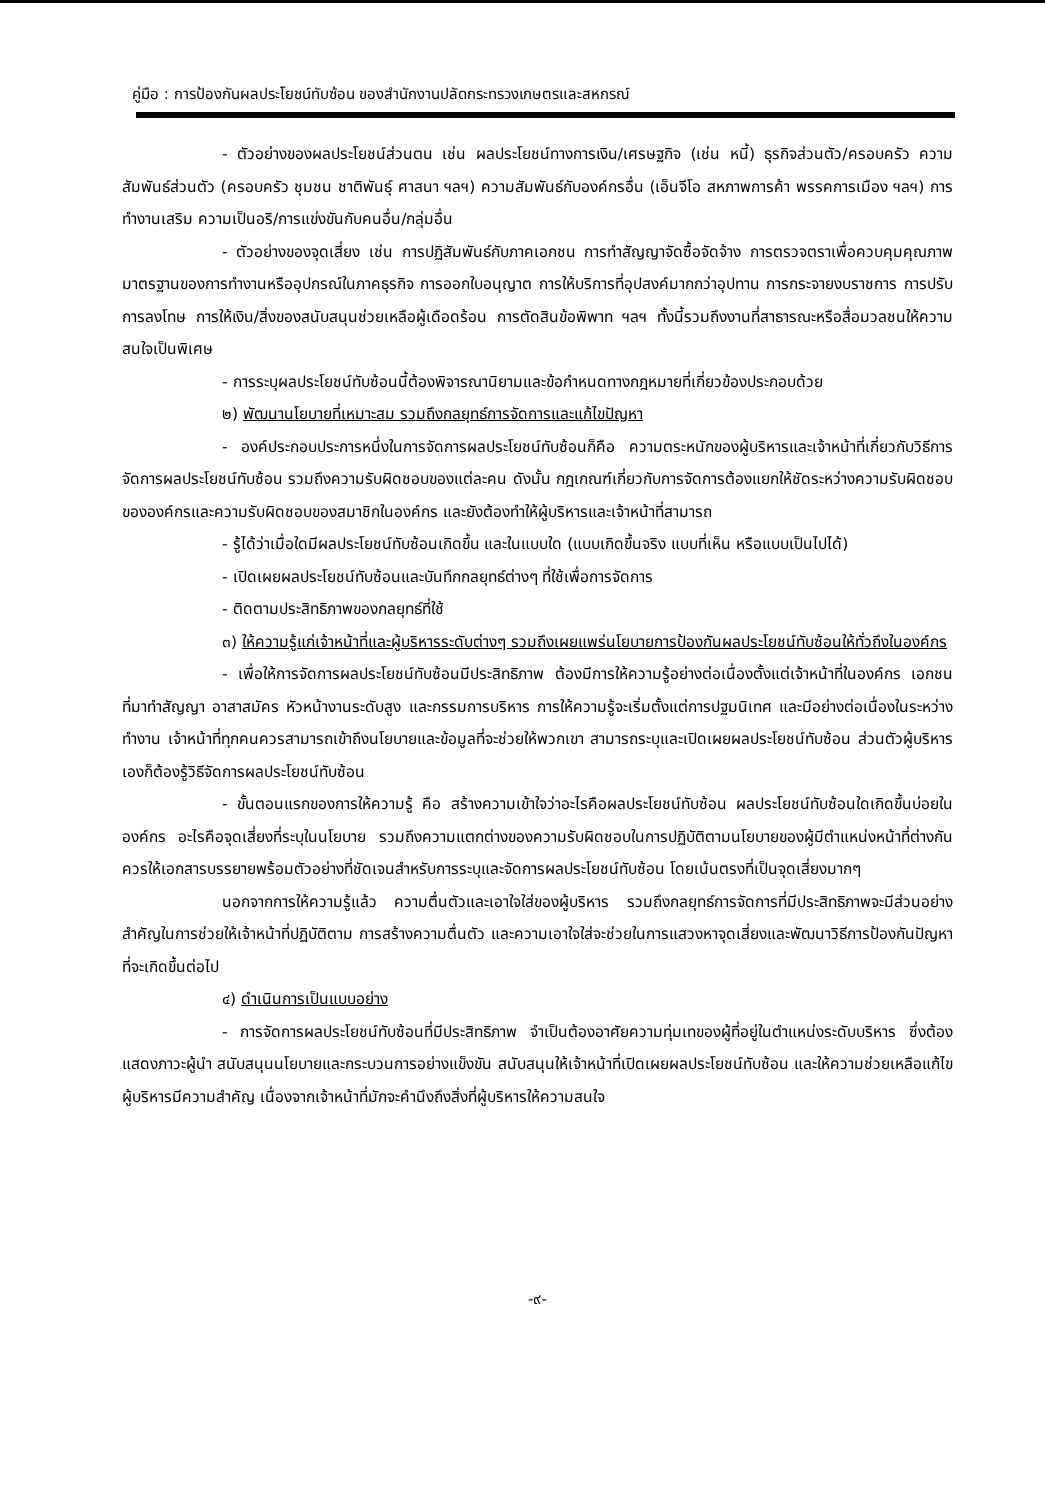คู่มือ : การป้องกันผลประโยชน์ทับซ้อน ของสำนักงานปลัดกระทรวงเกษตรและสหกรณ์
- ตัวอย่างของผลประโยชน์ส่วนตน เช่น ผลประโยชน์ทางการเงิน/เศรษฐกิจ (เช่น หนี้) ธุรกิจส่วนตัว/ครอบครัว ความสัมพันธ์ส่วนตัว (ครอบครัว ชุมชน ชาติพันธุ์ ศาสนา ฯลฯ) ความสัมพันธ์กับองค์กรอื่น (เอ็นจีโอ สหภาพการค้า พรรคการเมือง ฯลฯ) การทำงานเสริม ความเป็นอริ/การแข่งขันกับคนอื่น/กลุ่มอื่น
- ตัวอย่างของจุดเสี่ยง เช่น การปฏิสัมพันธ์กับภาคเอกชน การทำสัญญาจัดซื้อจัดจ้าง การตรวจตราเพื่อควบคุมคุณภาพมาตรฐานของการทำงานหรืออุปกรณ์ในภาคธุรกิจ การออกใบอนุญาต การให้บริการที่อุปสงค์มากกว่าอุปทาน การกระจายงบราชการ การปรับการลงโทษ การให้เงิน/สิ่งของสนับสนุนช่วยเหลือผู้เดือดร้อน การตัดสินข้อพิพาท ฯลฯ ทั้งนี้รวมถึงงานที่สาธารณะหรือสื่อมวลชนให้ความสนใจเป็นพิเศษ
- การระบุผลประโยชน์ทับซ้อนนี้ต้องพิจารณานิยามและข้อกำหนดทางกฎหมายที่เกี่ยวข้องประกอบด้วย
๒) พัฒนานโยบายที่เหมาะสม รวมถึงกลยุทธ์การจัดการและแก้ไขปัญหา
- องค์ประกอบประการหนึ่งในการจัดการผลประโยชน์ทับซ้อนก็คือ ความตระหนักของผู้บริหารและเจ้าหน้าที่เกี่ยวกับวิธีการจัดการผลประโยชน์ทับซ้อน รวมถึงความรับผิดชอบของแต่ละคน ดังนั้น กฎเกณฑ์เกี่ยวกับการจัดการต้องแยกให้ชัดระหว่างความรับผิดชอบขององค์กรและความรับผิดชอบของสมาชิกในองค์กร และยังต้องทำให้ผู้บริหารและเจ้าหน้าที่สามารถ
- รู้ได้ว่าเมื่อใดมีผลประโยชน์ทับซ้อนเกิดขึ้น และในแบบใด (แบบเกิดขึ้นจริง แบบที่เห็น หรือแบบเป็นไปได้)
- เปิดเผยผลประโยชน์ทับซ้อนและบันทึกกลยุทธ์ต่างๆ ที่ใช้เพื่อการจัดการ
- ติดตามประสิทธิภาพของกลยุทธ์ที่ใช้
๓) ให้ความรู้แก่เจ้าหน้าที่และผู้บริหารระดับต่างๆ รวมถึงเผยแพร่นโยบายการป้องกันผลประโยชน์ทับซ้อนให้ทั่วถึงในองค์กร
- เพื่อให้การจัดการผลประโยชน์ทับซ้อนมีประสิทธิภาพ ต้องมีการให้ความรู้อย่างต่อเนื่องตั้งแต่เจ้าหน้าที่ในองค์กร เอกชนที่มาทำสัญญา อาสาสมัคร หัวหน้างานระดับสูง และกรรมการบริหาร การให้ความรู้จะเริ่มตั้งแต่การปฐมนิเทศ และมีอย่างต่อเนื่องในระหว่างทำงาน เจ้าหน้าที่ทุกคนควรสามารถเข้าถึงนโยบายและข้อมูลที่จะช่วยให้พวกเขา สามารถระบุและเปิดเผยผลประโยชน์ทับซ้อน ส่วนตัวผู้บริหารเองก็ต้องรู้วิธีจัดการผลประโยชน์ทับซ้อน
- ขั้นตอนแรกของการให้ความรู้ คือ สร้างความเข้าใจว่าอะไรคือผลประโยชน์ทับซ้อน ผลประโยชน์ทับซ้อนใดเกิดขึ้นบ่อยในองค์กร อะไรคือจุดเสี่ยงที่ระบุในนโยบาย รวมถึงความแตกต่างของความรับผิดชอบในการปฏิบัติตามนโยบายของผู้มีตำแหน่งหน้าที่ต่างกัน ควรให้เอกสารบรรยายพร้อมตัวอย่างที่ชัดเจนสำหรับการระบุและจัดการผลประโยชน์ทับซ้อน โดยเน้นตรงที่เป็นจุดเสี่ยงมากๆ
นอกจากการให้ความรู้แล้ว ความตื่นตัวและเอาใจใส่ของผู้บริหาร รวมถึงกลยุทธ์การจัดการที่มีประสิทธิภาพจะมีส่วนอย่างสำคัญในการช่วยให้เจ้าหน้าที่ปฏิบัติตาม การสร้างความตื่นตัว และความเอาใจใส่จะช่วยในการแสวงหาจุดเสี่ยงและพัฒนาวิธีการป้องกันปัญหาที่จะเกิดขึ้นต่อไป
๔) ดำเนินการเป็นแบบอย่าง
- การจัดการผลประโยชน์ทับซ้อนที่มีประสิทธิภาพ จำเป็นต้องอาศัยความทุ่มเทของผู้ที่อยู่ในตำแหน่งระดับบริหาร ซึ่งต้องแสดงภาวะผู้นำ สนับสนุนนโยบายและกระบวนการอย่างแข็งขัน สนับสนุนให้เจ้าหน้าที่เปิดเผยผลประโยชน์ทับซ้อน และให้ความช่วยเหลือแก้ไข ผู้บริหารมีความสำคัญ เนื่องจากเจ้าหน้าที่มักจะคำนึงถึงสิ่งที่ผู้บริหารให้ความสนใจ
-๙-